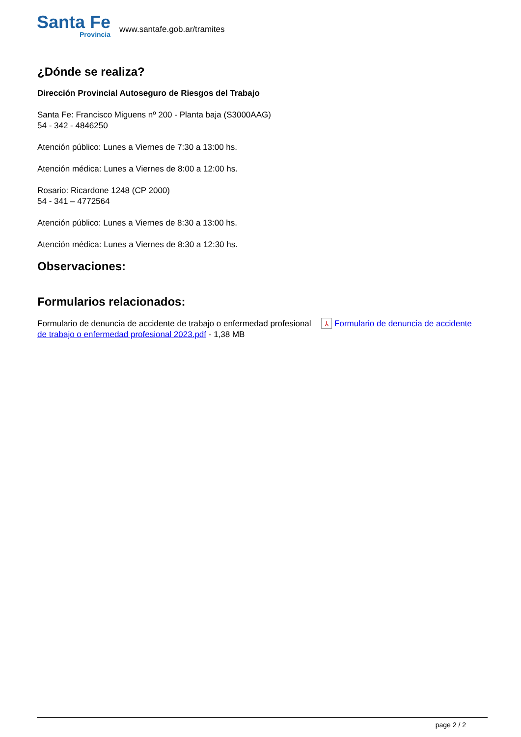Santa Fe
Provincia
www.santafe.gob.ar/tramites
¿Dónde se realiza?
Dirección Provincial Autoseguro de Riesgos del Trabajo
Santa Fe: Francisco Miguens nº 200 - Planta baja (S3000AAG)
54 - 342 - 4846250
Atención público: Lunes a Viernes de 7:30 a 13:00 hs.
Atención médica: Lunes a Viernes de 8:00 a 12:00 hs.
Rosario: Ricardone 1248 (CP 2000)
54 - 341 – 4772564
Atención público: Lunes a Viernes de 8:30 a 13:00 hs.
Atención médica: Lunes a Viernes de 8:30 a 12:30 hs.
Observaciones:
Formularios relacionados:
Formulario de denuncia de accidente de trabajo o enfermedad profesional ⅄ Formulario de denuncia de accidente de trabajo o enfermedad profesional 2023.pdf - 1,38 MB
page 2 / 2